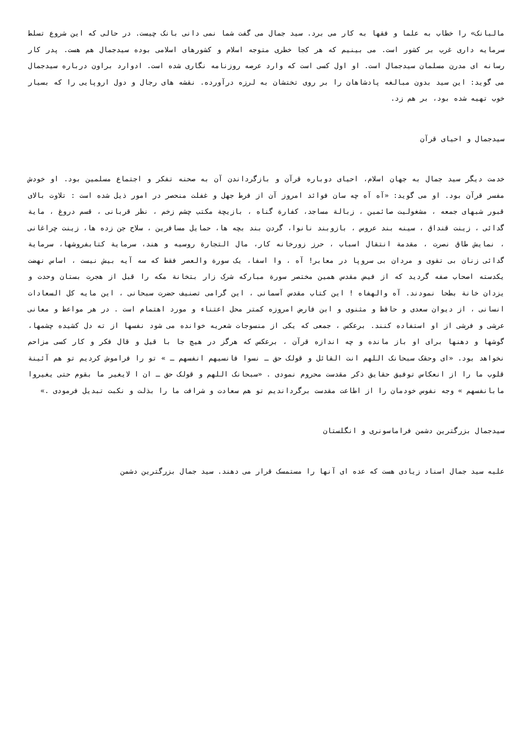مالبانک» را خطاب به علما و فقها به کار می برد. سید جمال می گفت شما نمی دانی بانک چیست. در حالی که این شروع تسلط سرمایه داری غرب بر کشور است. می بینیم که هر کجا خطری متوجه اسلام و کشورهای اسلامی بوده سیدجمال هم هست. پدر کار رسانه ای مدرن مسلمان سیدجمال است. او اول کسی است که وارد عرصه روزنامه نگاری شده است. ادوارد براون درباره سیدجمال می گوید: این سید بدون مبالغه پادشاهان را بر روی تختشان به لرزه درآورده. نقشه های رجال و دول اروپایی را که بسیار خوب تهیه شده بود، بر هم زد.
سیدجمال و احیای قرآن
خدمت دیگر سید جمال به جهان اسلام، احیای دوباره قرآن و بازگرداندن آن به صحنه تفکر و اجتماع مسلمین بود. او خودش مفسر قرآن بود. او می گوید: «آه آه چه سان فوائد امروز آن از فرط جهل و غفلت منحصر در امور ذیل شده است : تلاوت بالای قبور شبهای جمعه ، مشغولیت صائمین ، زبالة مساجد، کفارة گناه ، بازیچة مکتب چشم زخم ، نظر قربانی ، قسم دروغ ، مایة گدائی ، زینت قنداق ، سینه بند عروس ، بازوبند نانوا، گردن بند بچه ها، حمایل مسافرین ، سلاح جن زده ها، زینت چراغانی ، نمایش طاق نصرت ، مقدمة انتقال اسباب ، حرز زورخانه کار، مال التجارة روسیه و هند، سرمایة کتابفروشها، سرمایة گدائی زنان بی تقوی و مردان بی سروپا در معابر! آه ، وا اسفا، یک سورة والعصر فقط که سه آیه بیش نیست ، اساس نهضت یکدسته اصحاب صفه گردید که از فیض مقدس همین مختصر سورة مبارکه شرک زار بتخانة مکه را قبل از هجرت بستان وحدت و یزدان خانة بطحا نمودند. آه والهفاه ! این کتاب مقدس آسمانی ، این گرامی تصنیف حضرت سبحانی ، این مایه کل السعادات انسانی ، از دیوان سعدی و حافظ و مثنوی و ابن فارض امروزه کمتر محل اعتناء و مورد اهتمام است . در هر مواعظ و معانی عرشی و فرشی از او استفاده کنند. برعکس ، جمعی که یکی از منسوجات شعریه خوانده می شود نفسها از ته دل کشیده چشمها، گوشها و دهنها برای او باز مانده و چه اندازه قرآن ، برعکس که هرگز در هیچ جا با قیل و قال فکر و کار کسی مزاحم نخواهد بود. «ای وحقک سبحانک اللهم انت القائل و قولک حق ـ نسوا فانسیهم انفسهم ـ » تو را فراموش کردیم تو هم آئینة قلوب ما را از انعکاس توفیق حقایق ذکر مقدست محروم نمودی . «سبحانک اللهم و قولک حق ـ ان ا لایغیر ما بقوم حتی یغیروا مابانفسهم » وجه نفوس خودمان را از اطاعت مقدست برگرداندیم تو هم سعادت و شرافت ما را بذلت و نکبت تبدیل فرمودی .»
سیدجمال بزرگترین دشمن فراماسونری و انگلستان
علیه سید جمال اسناد زیادی هست که عده ای آنها را مستمسک قرار می دهند. سید جمال بزرگترین دشمن